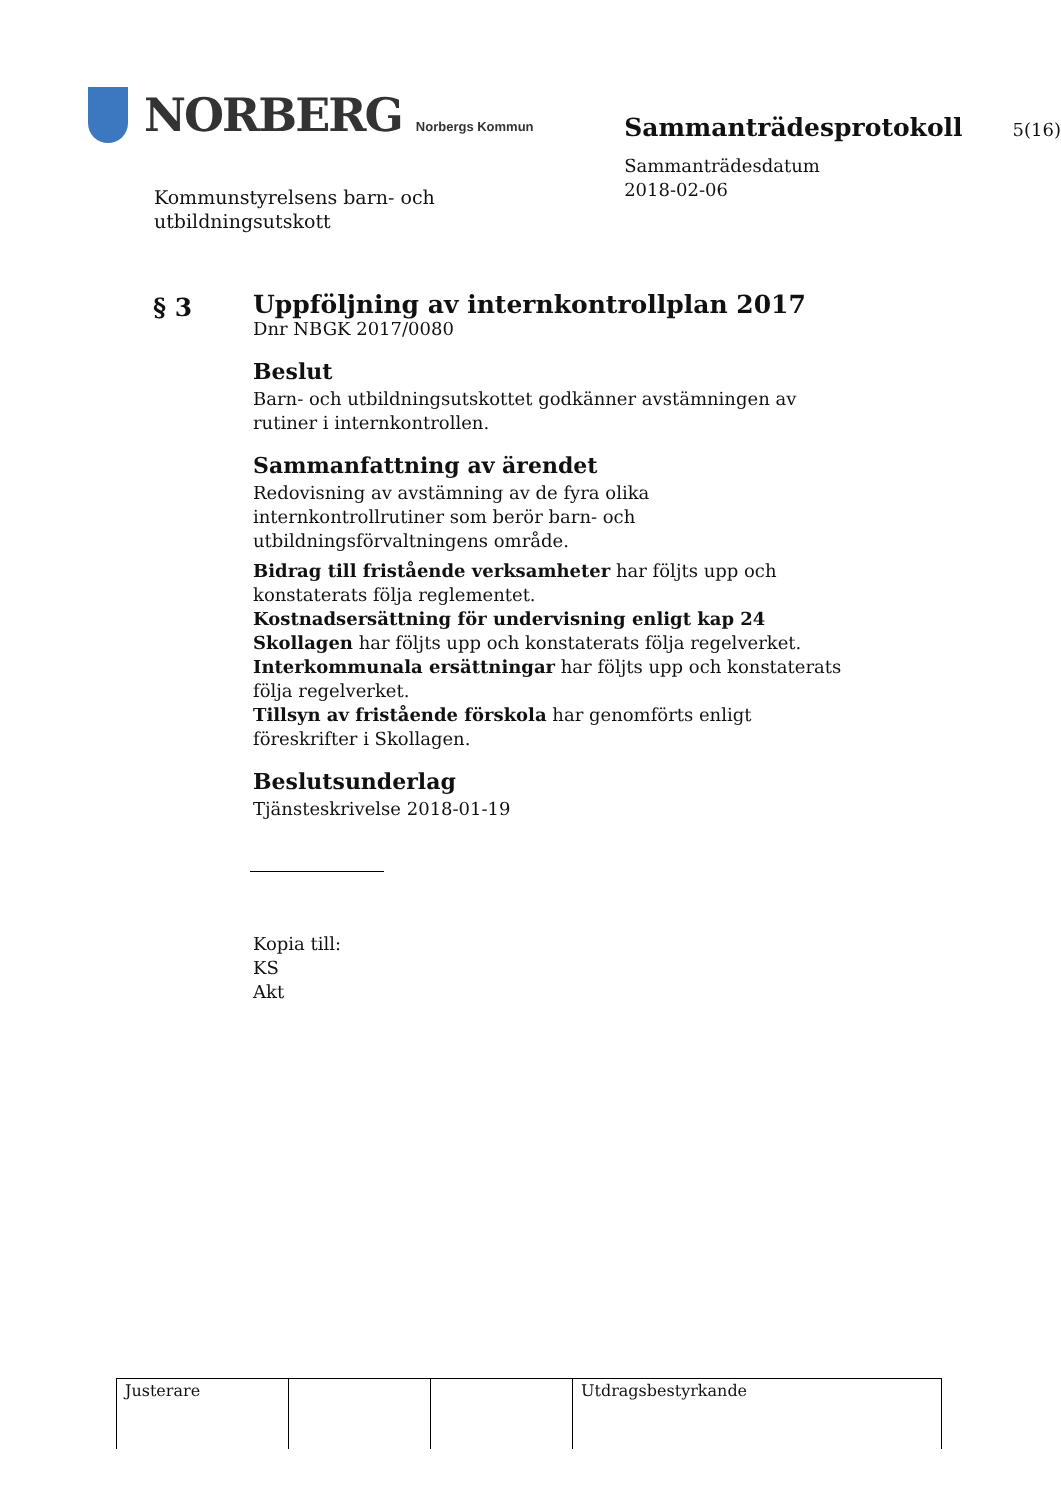NORBERG Norbergs Kommun
Kommunstyrelsens barn- och
utbildningsutskott
Sammanträdesprotokoll 5(16)
Sammanträdesdatum
2018-02-06
§ 3
Uppföljning av internkontrollplan 2017
Dnr NBGK 2017/0080
Beslut
Barn- och utbildningsutskottet godkänner avstämningen av rutiner i internkontrollen.
Sammanfattning av ärendet
Redovisning av avstämning av de fyra olika internkontrollrutiner som berör barn- och utbildningsförvaltningens område.
Bidrag till fristående verksamheter har följts upp och konstaterats följa reglementet.
Kostnadsersättning för undervisning enligt kap 24 Skollagen har följts upp och konstaterats följa regelverket.
Interkommunala ersättningar har följts upp och konstaterats följa regelverket.
Tillsyn av fristående förskola har genomförts enligt föreskrifter i Skollagen.
Beslutsunderlag
Tjänsteskrivelse 2018-01-19
Kopia till:
KS
Akt
| Justerare | | | Utdragsbestyrkande |